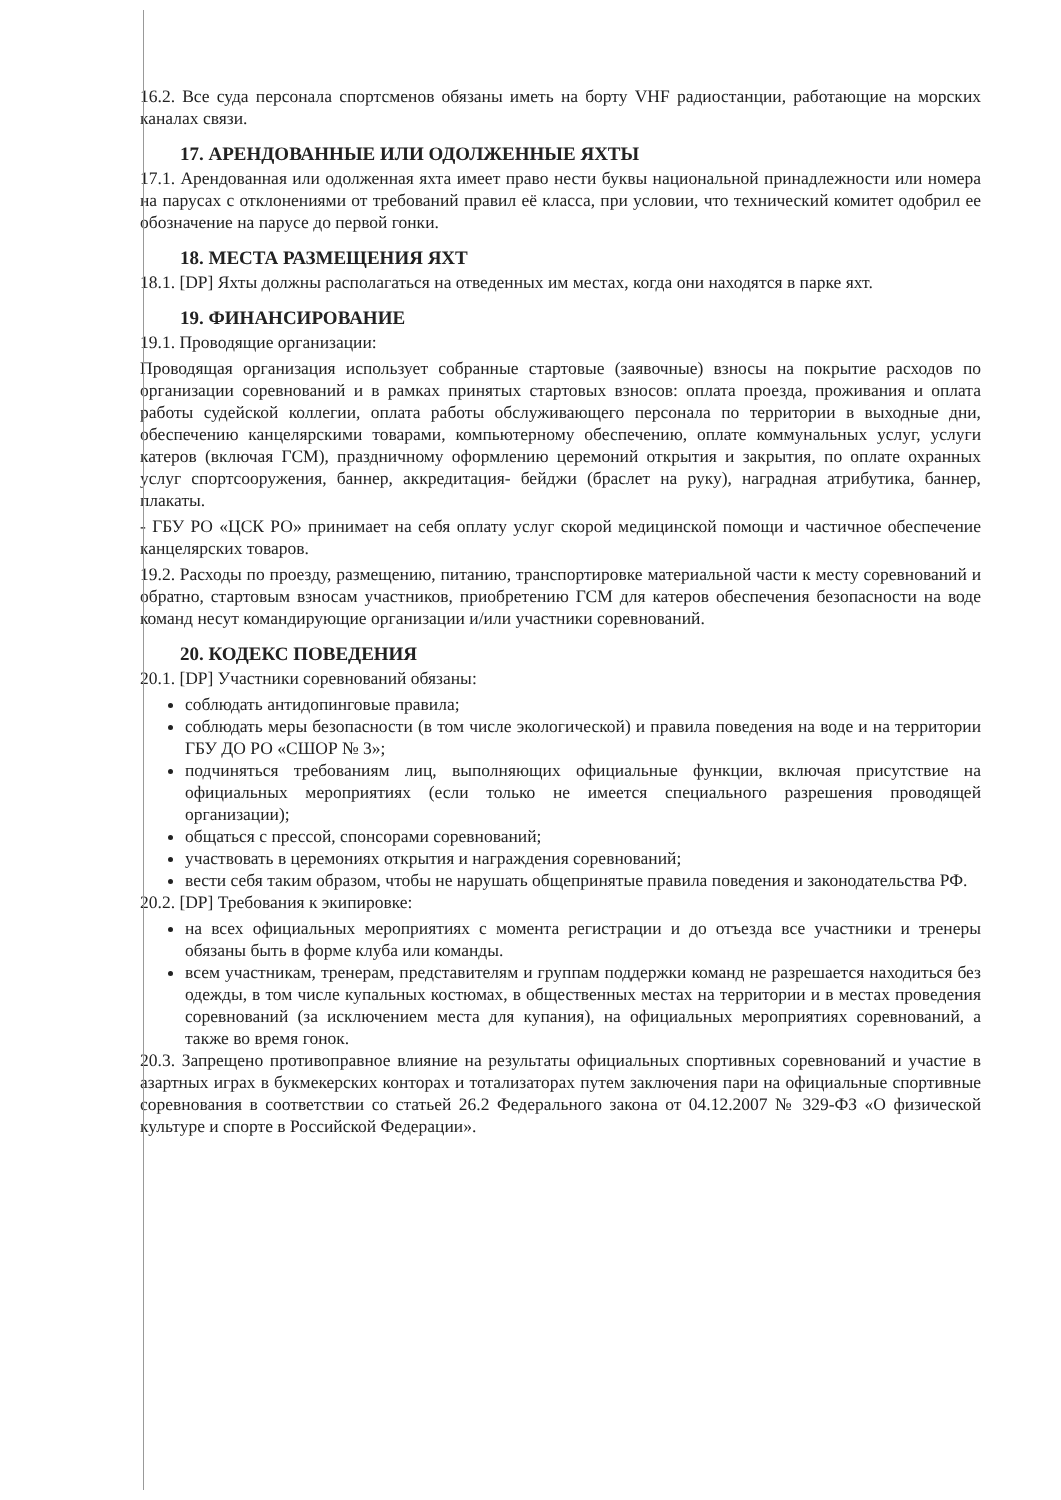16.2. Все суда персонала спортсменов обязаны иметь на борту VHF радиостанции, работающие на морских каналах связи.
17. АРЕНДОВАННЫЕ ИЛИ ОДОЛЖЕННЫЕ ЯХТЫ
17.1. Арендованная или одолженная яхта имеет право нести буквы национальной принадлежности или номера на парусах с отклонениями от требований правил её класса, при условии, что технический комитет одобрил ее обозначение на парусе до первой гонки.
18. МЕСТА РАЗМЕЩЕНИЯ ЯХТ
18.1. [DP] Яхты должны располагаться на отведенных им местах, когда они находятся в парке яхт.
19. ФИНАНСИРОВАНИЕ
19.1. Проводящие организации:
Проводящая организация использует собранные стартовые (заявочные) взносы на покрытие расходов по организации соревнований и в рамках принятых стартовых взносов: оплата проезда, проживания и оплата работы судейской коллегии, оплата работы обслуживающего персонала по территории в выходные дни, обеспечению канцелярскими товарами, компьютерному обеспечению, оплате коммунальных услуг, услуги катеров (включая ГСМ), праздничному оформлению церемоний открытия и закрытия, по оплате охранных услуг спортсооружения, баннер, аккредитация- бейджи (браслет на руку), наградная атрибутика, баннер, плакаты.
- ГБУ РО «ЦСК РО» принимает на себя оплату услуг скорой медицинской помощи и частичное обеспечение канцелярских товаров.
19.2. Расходы по проезду, размещению, питанию, транспортировке материальной части к месту соревнований и обратно, стартовым взносам участников, приобретению ГСМ для катеров обеспечения безопасности на воде команд несут командирующие организации и/или участники соревнований.
20. КОДЕКС ПОВЕДЕНИЯ
20.1. [DP] Участники соревнований обязаны:
соблюдать антидопинговые правила;
соблюдать меры безопасности (в том числе экологической) и правила поведения на воде и на территории ГБУ ДО РО «СШОР № 3»;
подчиняться требованиям лиц, выполняющих официальные функции, включая присутствие на официальных мероприятиях (если только не имеется специального разрешения проводящей организации);
общаться с прессой, спонсорами соревнований;
участвовать в церемониях открытия и награждения соревнований;
вести себя таким образом, чтобы не нарушать общепринятые правила поведения и законодательства РФ.
20.2. [DP] Требования к экипировке:
на всех официальных мероприятиях с момента регистрации и до отъезда все участники и тренеры обязаны быть в форме клуба или команды.
всем участникам, тренерам, представителям и группам поддержки команд не разрешается находиться без одежды, в том числе купальных костюмах, в общественных местах на территории и в местах проведения соревнований (за исключением места для купания), на официальных мероприятиях соревнований, а также во время гонок.
20.3. Запрещено противоправное влияние на результаты официальных спортивных соревнований и участие в азартных играх в букмекерских конторах и тотализаторах путем заключения пари на официальные спортивные соревнования в соответствии со статьей 26.2 Федерального закона от 04.12.2007 № 329-ФЗ «О физической культуре и спорте в Российской Федерации».